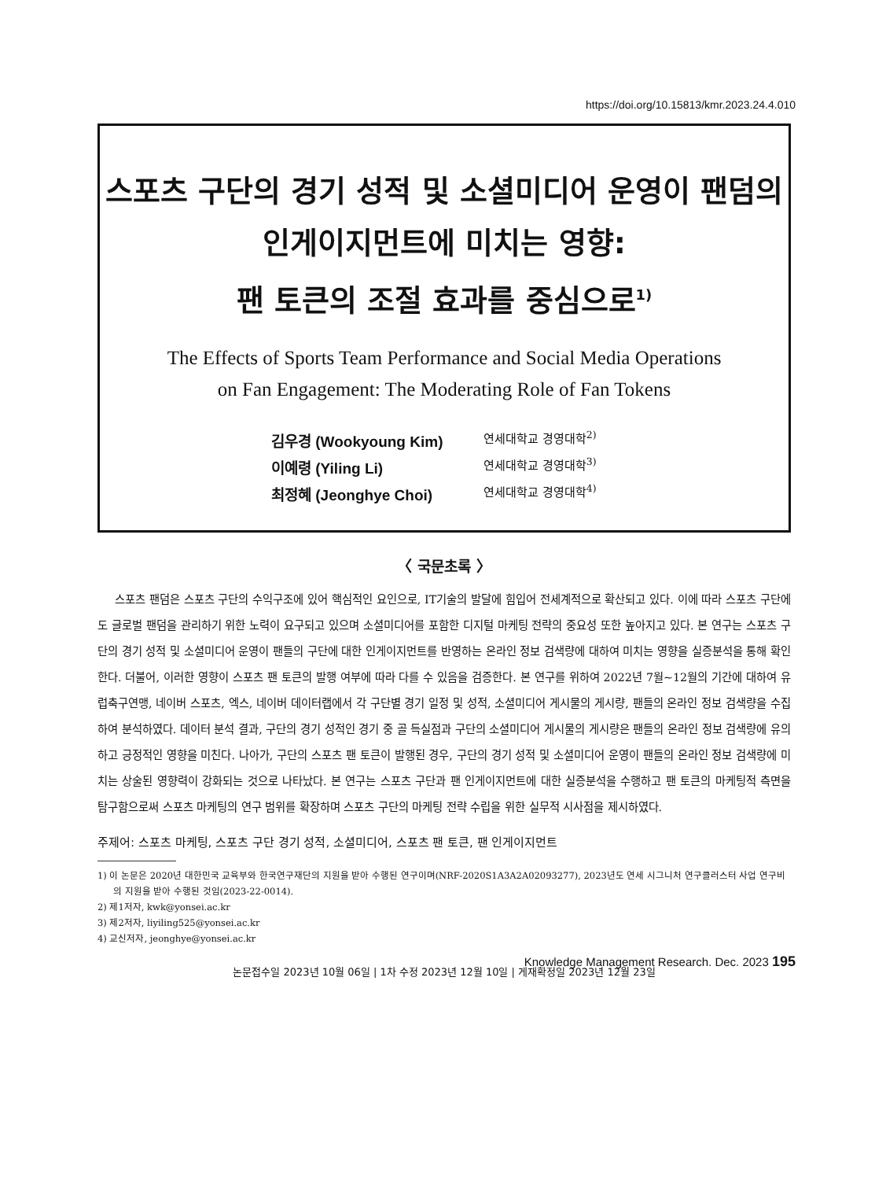https://doi.org/10.15813/kmr.2023.24.4.010
스포츠 구단의 경기 성적 및 소셜미디어 운영이 팬덤의
인게이지먼트에 미치는 영향:
팬 토큰의 조절 효과를 중심으로<sup>1)</sup>
The Effects of Sports Team Performance and Social Media Operations
on Fan Engagement: The Moderating Role of Fan Tokens
김우경 (Wookyoung Kim) 연세대학교 경영대학<sup>2)</sup>
이예령 (Yiling Li) 연세대학교 경영대학<sup>3)</sup>
최정혜 (Jeonghye Choi) 연세대학교 경영대학<sup>4)</sup>
〈 국문초록 〉
스포츠 팬덤은 스포츠 구단의 수익구조에 있어 핵심적인 요인으로, IT기술의 발달에 힘입어 전세계적으로 확산되고 있다. 이에 따라 스포츠 구단에도 글로벌 팬덤을 관리하기 위한 노력이 요구되고 있으며 소셜미디어를 포함한 디지털 마케팅 전략의 중요성 또한 높아지고 있다. 본 연구는 스포츠 구단의 경기 성적 및 소셜미디어 운영이 팬들의 구단에 대한 인게이지먼트를 반영하는 온라인 정보 검색량에 대하여 미치는 영향을 실증분석을 통해 확인한다. 더불어, 이러한 영향이 스포츠 팬 토큰의 발행 여부에 따라 다를 수 있음을 검증한다. 본 연구를 위하여 2022년 7월~12월의 기간에 대하여 유럽축구연맹, 네이버 스포츠, 엑스, 네이버 데이터랩에서 각 구단별 경기 일정 및 성적, 소셜미디어 게시물의 게시량, 팬들의 온라인 정보 검색량을 수집하여 분석하였다. 데이터 분석 결과, 구단의 경기 성적인 경기 중 골 득실점과 구단의 소셜미디어 게시물의 게시량은 팬들의 온라인 정보 검색량에 유의하고 긍정적인 영향을 미친다. 나아가, 구단의 스포츠 팬 토큰이 발행된 경우, 구단의 경기 성적 및 소셜미디어 운영이 팬들의 온라인 정보 검색량에 미치는 상술된 영향력이 강화되는 것으로 나타났다. 본 연구는 스포츠 구단과 팬 인게이지먼트에 대한 실증분석을 수행하고 팬 토큰의 마케팅적 측면을 탐구함으로써 스포츠 마케팅의 연구 범위를 확장하며 스포츠 구단의 마케팅 전략 수립을 위한 실무적 시사점을 제시하였다.
주제어: 스포츠 마케팅, 스포츠 구단 경기 성적, 소셜미디어, 스포츠 팬 토큰, 팬 인게이지먼트
1) 이 논문은 2020년 대한민국 교육부와 한국연구재단의 지원을 받아 수행된 연구이며(NRF-2020S1A3A2A02093277), 2023년도 연세 시그니처 연구클러스터 사업 연구비의 지원을 받아 수행된 것임(2023-22-0014).
2) 제1저자, kwk@yonsei.ac.kr
3) 제2저자, liyiling525@yonsei.ac.kr
4) 교신저자, jeonghye@yonsei.ac.kr
논문접수일 2023년 10월 06일 | 1차 수정 2023년 12월 10일 | 게재확정일 2023년 12월 23일
Knowledge Management Research. Dec. 2023 195